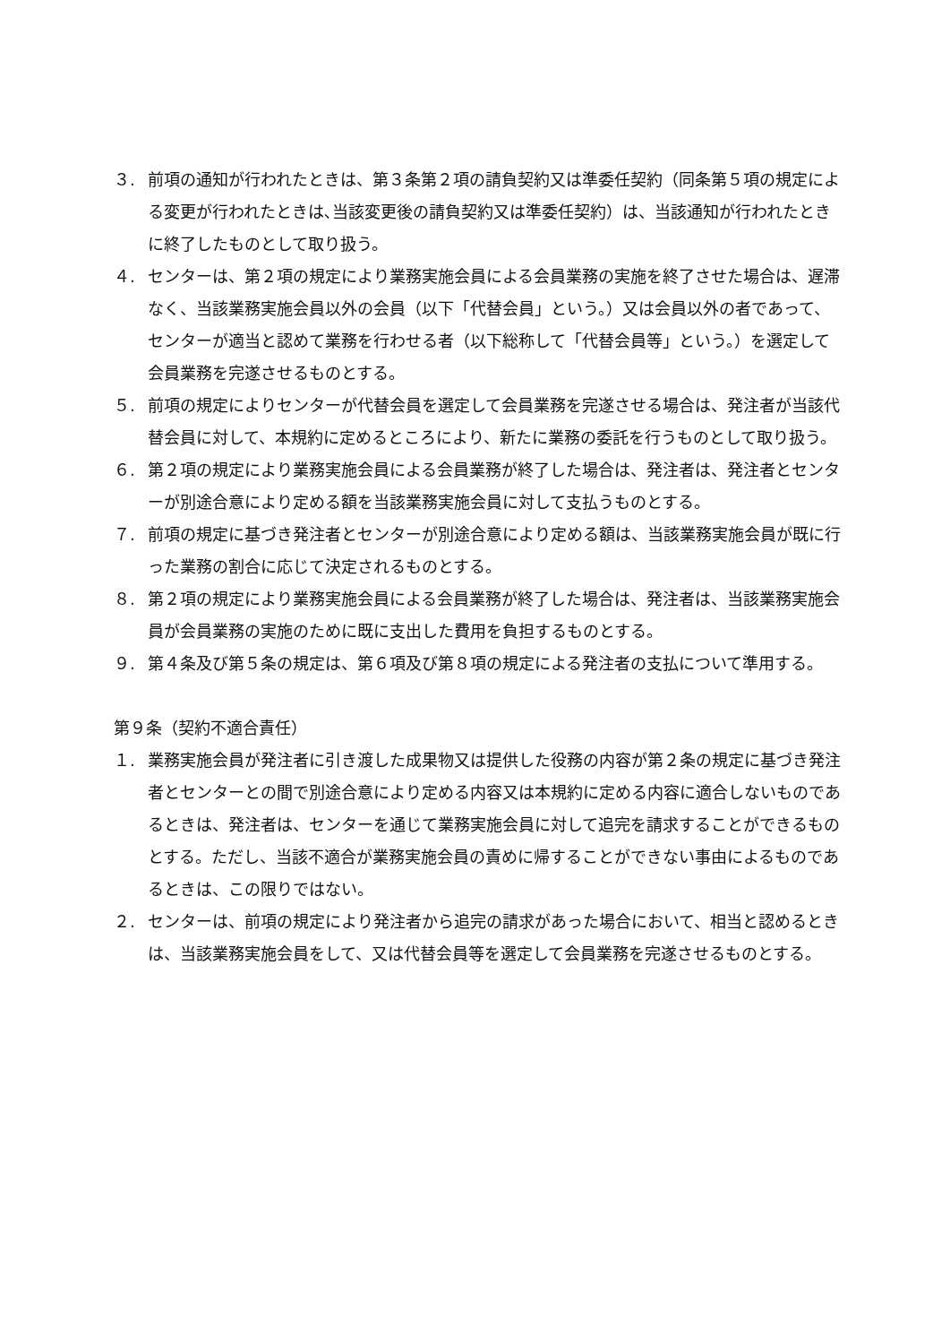３. 前項の通知が行われたときは、第３条第２項の請負契約又は準委任契約（同条第５項の規定による変更が行われたときは､当該変更後の請負契約又は準委任契約）は、当該通知が行われたときに終了したものとして取り扱う。
４. センターは、第２項の規定により業務実施会員による会員業務の実施を終了させた場合は、遅滞なく、当該業務実施会員以外の会員（以下「代替会員」という。）又は会員以外の者であって、センターが適当と認めて業務を行わせる者（以下総称して「代替会員等」という。）を選定して会員業務を完遂させるものとする。
５. 前項の規定によりセンターが代替会員を選定して会員業務を完遂させる場合は、発注者が当該代替会員に対して、本規約に定めるところにより、新たに業務の委託を行うものとして取り扱う。
６. 第２項の規定により業務実施会員による会員業務が終了した場合は、発注者は、発注者とセンターが別途合意により定める額を当該業務実施会員に対して支払うものとする。
７. 前項の規定に基づき発注者とセンターが別途合意により定める額は、当該業務実施会員が既に行った業務の割合に応じて決定されるものとする。
８. 第２項の規定により業務実施会員による会員業務が終了した場合は、発注者は、当該業務実施会員が会員業務の実施のために既に支出した費用を負担するものとする。
９. 第４条及び第５条の規定は、第６項及び第８項の規定による発注者の支払について準用する。
第９条（契約不適合責任）
１. 業務実施会員が発注者に引き渡した成果物又は提供した役務の内容が第２条の規定に基づき発注者とセンターとの間で別途合意により定める内容又は本規約に定める内容に適合しないものであるときは、発注者は、センターを通じて業務実施会員に対して追完を請求することができるものとする。ただし、当該不適合が業務実施会員の責めに帰することができない事由によるものであるときは、この限りではない。
２. センターは、前項の規定により発注者から追完の請求があった場合において、相当と認めるときは、当該業務実施会員をして、又は代替会員等を選定して会員業務を完遂させるものとする。